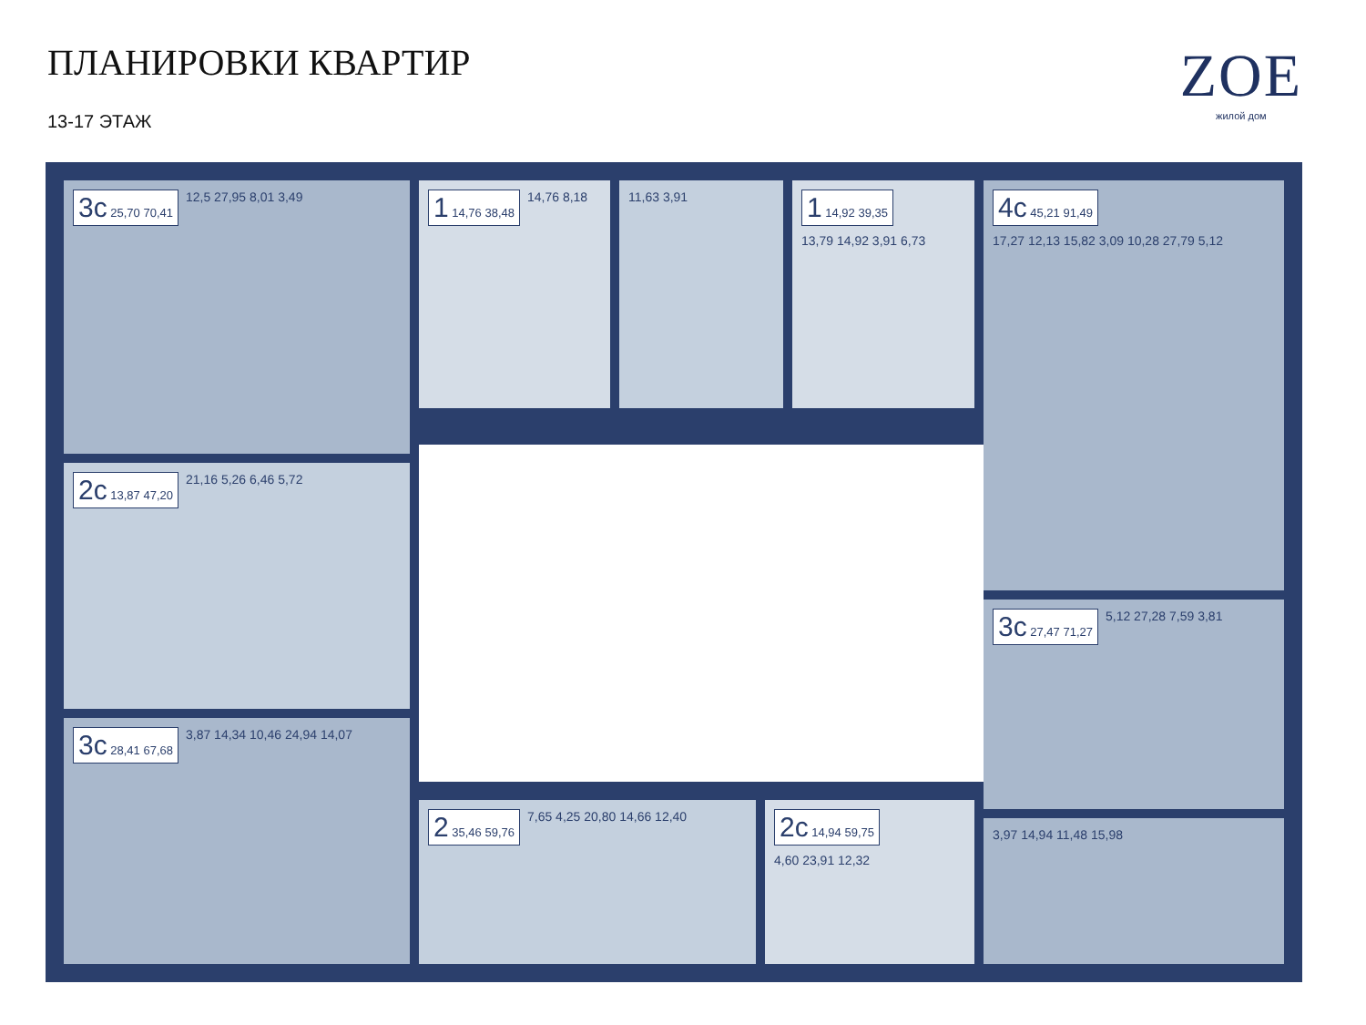ПЛАНИРОВКИ КВАРТИР
13-17 ЭТАЖ
ZOE
жилой дом
3c 25,70 70,41 12,5 27,95 8,01 3,49 1 14,76 38,48 14,76 8,18 11,63 3,91
1 14,92 39,35 13,79 14,92 3,91 6,73
4c 45,21 91,49 17,27 12,13 15,82 3,09 10,28 27,79 5,12
2c 13,87 47,20 21,16 5,26 6,46 5,72
3c 27,47 71,27 5,12 27,28 7,59 3,81
3c 28,41 67,68 3,87 14,34 10,46 24,94 14,07
2 35,46 59,76 7,65 4,25 20,80 14,66 12,40
2c 14,94 59,75 4,60 23,91 12,32
3,97 14,94 11,48 15,98